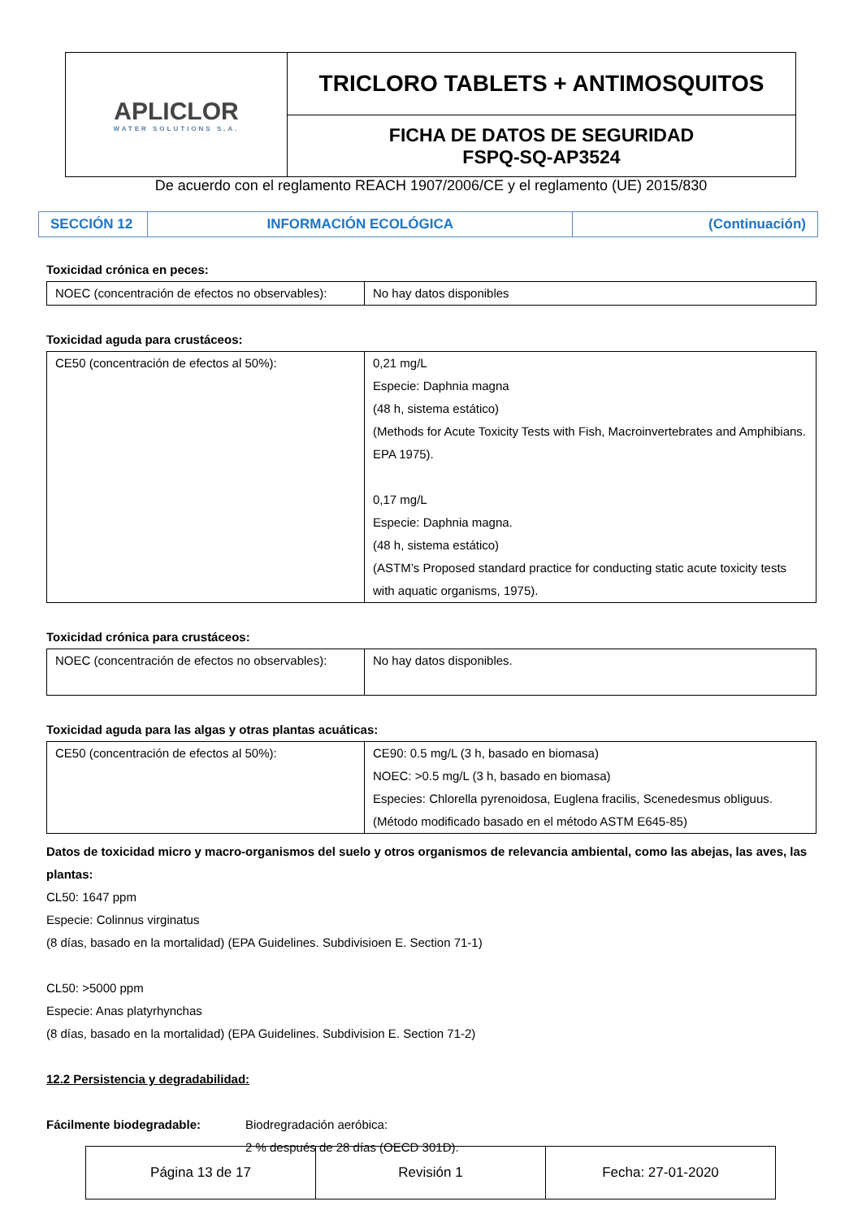| APLICLOR WATER SOLUTIONS S.A. | TRICLORO TABLETS + ANTIMOSQUITOS |
| | FICHA DE DATOS DE SEGURIDAD FSPQ-SQ-AP3524 |
De acuerdo con el reglamento REACH 1907/2006/CE y el reglamento (UE) 2015/830
| SECCIÓN 12 | INFORMACIÓN ECOLÓGICA | (Continuación) |
Toxicidad crónica en peces:
| NOEC (concentración de efectos no observables): | No hay datos disponibles |
Toxicidad aguda para crustáceos:
| CE50 (concentración de efectos al 50%): | 0,21 mg/L Especie: Daphnia magna (48 h, sistema estático) (Methods for Acute Toxicity Tests with Fish, Macroinvertebrates and Amphibians. EPA 1975). 0,17 mg/L Especie: Daphnia magna. (48 h, sistema estático) (ASTM’s Proposed standard practice for conducting static acute toxicity tests with aquatic organisms, 1975). |
Toxicidad crónica para crustáceos:
| NOEC (concentración de efectos no observables): | No hay datos disponibles. |
Toxicidad aguda para las algas y otras plantas acuáticas:
| CE50 (concentración de efectos al 50%): | CE90: 0.5 mg/L (3 h, basado en biomasa) NOEC: >0.5 mg/L (3 h, basado en biomasa) Especies: Chlorella pyrenoidosa, Euglena fracilis, Scenedesmus obliguus. (Método modificado basado en el método ASTM E645-85) |
Datos de toxicidad micro y macro-organismos del suelo y otros organismos de relevancia ambiental, como las abejas, las aves, las plantas:
CL50: 1647 ppm
Especie: Colinnus virginatus
(8 días, basado en la mortalidad) (EPA Guidelines. Subdivisioen E. Section 71-1)
CL50: >5000 ppm
Especie: Anas platyrhynchas
(8 días, basado en la mortalidad) (EPA Guidelines. Subdivision E. Section 71-2)
12.2 Persistencia y degradabilidad:
Fácilmente biodegradable: Biodregradación aeróbica:
2 % después de 28 días (OECD 301D).
| Página 13 de 17 | Revisión 1 | Fecha: 27-01-2020 |